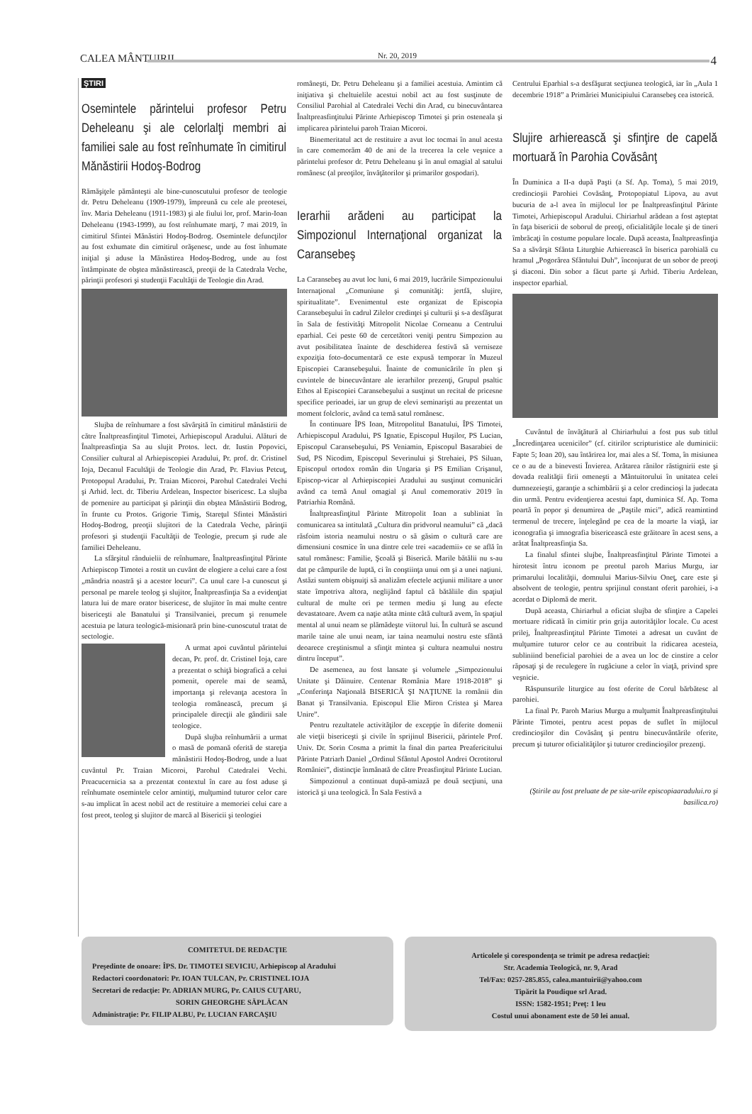CALEA MÂNTUIRII Nr. 20, 2019 4
ŞTIRI
Osemintele părintelui profesor Petru Deheleanu şi ale celorlalţi membri ai familiei sale au fost reînhumate în cimitirul Mănăstirii Hodoş-Bodrog
Rămăşiţele pământeşti ale bine-cunoscutului profesor de teologie dr. Petru Deheleanu (1909-1979), împreună cu cele ale preotesei, înv. Maria Deheleanu (1911-1983) şi ale fiului lor, prof. Marin-Ioan Deheleanu (1943-1999), au fost reînhumate marţi, 7 mai 2019, în cimitirul Sfintei Mănăstiri Hodoş-Bodrog. Osemintele defuncţilor au fost exhumate din cimitirul orăşenesc, unde au fost înhumate iniţial şi aduse la Mănăstirea Hodoş-Bodrog, unde au fost întâmpinate de obştea mănăstirească, preoţii de la Catedrala Veche, părinţii profesori şi studenţii Facultăţii de Teologie din Arad.
Slujba de reînhumare a fost săvârşită în cimitirul mănăstirii de către Înaltpreasfinţitul Timotei, Arhiepiscopul Aradului. Alături de Înaltpreasfinţia Sa au slujit Protos. lect. dr. Iustin Popovici, Consilier cultural al Arhiepiscopiei Aradului, Pr. prof. dr. Cristinel Ioja, Decanul Facultăţii de Teologie din Arad, Pr. Flavius Petcuţ, Protopopul Aradului, Pr. Traian Micoroi, Parohul Catedralei Vechi şi Arhid. lect. dr. Tiberiu Ardelean, Inspector bisericesc. La slujba de pomenire au participat şi părinţii din obştea Mănăstirii Bodrog, în frunte cu Protos. Grigorie Timiş, Stareţul Sfintei Mănăstiri Hodoş-Bodrog, preoţii slujitori de la Catedrala Veche, părinţii profesori şi studenţii Facultăţii de Teologie, precum şi rude ale familiei Deheleanu.
La sfârşitul rânduielii de reînhumare, Înaltpreasfinţitul Părinte Arhiepiscop Timotei a rostit un cuvânt de elogiere a celui care a fost „mândria noastră şi a acestor locuri”. Ca unul care l-a cunoscut şi personal pe marele teolog şi slujitor, Înaltpreasfinţia Sa a evidenţiat latura lui de mare orator bisericesc, de slujitor în mai multe centre bisericeşti ale Banatului şi Transilvaniei, precum şi renumele acestuia pe latura teologică-misionară prin bine-cunoscutul tratat de sectologie.
A urmat apoi cuvântul părintelui decan, Pr. prof. dr. Cristinel Ioja, care a prezentat o schiţă biografică a celui pomenit, operele mai de seamă, importanţa şi relevanţa acestora în teologia românească, precum şi principalele direcţii ale gândirii sale teologice.
După slujba reînhumării a urmat o masă de pomană oferită de stareţia mănăstirii Hodoş-Bodrog, unde a luat cuvântul Pr. Traian Micoroi, Parohul Catedralei Vechi. Preacucernicia sa a prezentat contextul în care au fost aduse şi reînhumate osemintele celor amintiţi, mulţumind tuturor celor care s-au implicat în acest nobil act de restituire a memoriei celui care a fost preot, teolog şi slujitor de marcă al Bisericii şi teologiei
româneşti, Dr. Petru Deheleanu şi a familiei acestuia. Amintim că iniţiativa şi cheltuielile acestui nobil act au fost susţinute de Consiliul Parohial al Catedralei Vechi din Arad, cu binecuvântarea Înaltpreasfinţitului Părinte Arhiepiscop Timotei şi prin osteneala şi implicarea părintelui paroh Traian Micoroi.
Binemeritatul act de restituire a avut loc tocmai în anul acesta în care comemorăm 40 de ani de la trecerea la cele veşnice a părintelui profesor dr. Petru Deheleanu şi în anul omagial al satului românesc (al preoţilor, învăţătorilor şi primarilor gospodari).
Ierarhii arădeni au participat la Simpozionul Internaţional organizat la Caransebeş
La Caransebeş au avut loc luni, 6 mai 2019, lucrările Simpozionului Internaţional „Comuniune şi comunităţi: jertfă, slujire, spiritualitate”. Evenimentul este organizat de Episcopia Caransebeşului în cadrul Zilelor credinţei şi culturii şi s-a desfăşurat în Sala de festivităţi Mitropolit Nicolae Corneanu a Centrului eparhial. Cei peste 60 de cercetători veniţi pentru Simpozion au avut posibilitatea înainte de deschiderea festivă să verniseze expoziţia foto-documentară ce este expusă temporar în Muzeul Episcopiei Caransebeşului. Înainte de comunicările în plen şi cuvintele de binecuvântare ale ierarhilor prezenţi, Grupul psaltic Ethos al Episcopiei Caransebeşului a susţinut un recital de pricesne specifice perioadei, iar un grup de elevi seminarişti au prezentat un moment folcloric, având ca temă satul românesc.
În continuare ÎPS Ioan, Mitropolitul Banatului, ÎPS Timotei, Arhiepiscopul Aradului, PS Ignatie, Episcopul Huşilor, PS Lucian, Episcopul Caransebeşului, PS Veniamin, Episcopul Basarabiei de Sud, PS Nicodim, Episcopul Severinului şi Strehaiei, PS Siluan, Episcopul ortodox român din Ungaria şi PS Emilian Crişanul, Episcop-vicar al Arhiepiscopiei Aradului au susţinut comunicări având ca temă Anul omagial şi Anul comemorativ 2019 în Patriarhia Română.
Înaltpreasfinţitul Părinte Mitropolit Ioan a subliniat în comunicarea sa intitulată „Cultura din pridvorul neamului” că „dacă răsfoim istoria neamului nostru o să găsim o cultură care are dimensiuni cosmice în una dintre cele trei «academii» ce se află în satul românesc: Familie, Şcoală şi Biserică. Marile bătălii nu s-au dat pe câmpurile de luptă, ci în conştiinţa unui om şi a unei naţiuni. Astăzi suntem obişnuiţi să analizăm efectele acţiunii militare a unor state împotriva altora, neglijând faptul că bătăliile din spaţiul cultural de multe ori pe termen mediu şi lung au efecte devastatoare. Avem ca naţie atâta minte câtă cultură avem, în spaţiul mental al unui neam se plămădeşte viitorul lui. În cultură se ascund marile taine ale unui neam, iar taina neamului nostru este sfântă deoarece creştinismul a sfinţit mintea şi cultura neamului nostru dintru început”.
De asemenea, au fost lansate şi volumele „Simpozionului Unitate şi Dăinuire. Centenar România Mare 1918-2018” şi „Conferinţa Naţională BISERICĂ ŞI NAŢIUNE la românii din Banat şi Transilvania. Episcopul Elie Miron Cristea şi Marea Unire”.
Pentru rezultatele activităţilor de excepţie în diferite domenii ale vieţii bisericeşti şi civile în sprijinul Bisericii, părintele Prof. Univ. Dr. Sorin Cosma a primit la final din partea Preafericitului Părinte Patriarh Daniel „Ordinul Sfântul Apostol Andrei Ocrotitorul României”, distincţie înmânată de către Preasfinţitul Părinte Lucian.
Simpozionul a continuat după-amiază pe două secţiuni, una istorică şi una teologică. În Sala Festivă a
Centrului Eparhial s-a desfăşurat secţiunea teologică, iar în „Aula 1 decembrie 1918” a Primăriei Municipiului Caransebeş cea istorică.
Slujire arhierească şi sfinţire de capelă mortuară în Parohia Covăsânţ
În Duminica a II-a după Paşti (a Sf. Ap. Toma), 5 mai 2019, credincioşii Parohiei Covăsânţ, Protopopiatul Lipova, au avut bucuria de a-l avea în mijlocul lor pe Înaltpreasfinţitul Părinte Timotei, Arhiepiscopul Aradului. Chiriarhul arădean a fost aşteptat în faţa bisericii de soborul de preoţi, oficialităţile locale şi de tineri îmbrăcaţi în costume populare locale. După aceasta, Înaltpreasfinţia Sa a săvârşit Sfânta Liturghie Arhierească în biserica parohială cu hramul „Pogorârea Sfântului Duh”, înconjurat de un sobor de preoţi şi diaconi. Din sobor a făcut parte şi Arhid. Tiberiu Ardelean, inspector eparhial.
Cuvântul de învăţătură al Chiriarhului a fost pus sub titlul „Încredinţarea ucenicilor” (cf. citirilor scripturistice ale duminicii: Fapte 5; Ioan 20), sau întărirea lor, mai ales a Sf. Toma, în misiunea ce o au de a binevesti Învierea. Arătarea rănilor răstignirii este şi dovada realităţii firii omeneşti a Mântuitorului în unitatea celei dumnezeieşti, garanţie a schimbării şi a celor credincioşi la judecata din urmă. Pentru evidenţierea acestui fapt, duminica Sf. Ap. Toma poartă în popor şi denumirea de „Paştile mici”, adică reamintind termenul de trecere, înţelegând pe cea de la moarte la viaţă, iar iconografia şi imnografia bisericească este grăitoare în acest sens, a arătat Înaltpreasfinţia Sa.
La finalul sfintei slujbe, Înaltpreasfinţitul Părinte Timotei a hirotesit întru iconom pe preotul paroh Marius Murgu, iar primarului localităţii, domnului Marius-Silviu Oneţ, care este şi absolvent de teologie, pentru sprijinul constant oferit parohiei, i-a acordat o Diplomă de merit.
După aceasta, Chiriarhul a oficiat slujba de sfinţire a Capelei mortuare ridicată în cimitir prin grija autorităţilor locale. Cu acest prilej, Înaltpreasfinţitul Părinte Timotei a adresat un cuvânt de mulţumire tuturor celor ce au contribuit la ridicarea acesteia, subliniind beneficial parohiei de a avea un loc de cinstire a celor răposaţi şi de reculegere în rugăciune a celor în viaţă, privind spre veşnicie.
Răspunsurile liturgice au fost oferite de Corul bărbătesc al parohiei.
La final Pr. Paroh Marius Murgu a mulţumit Înaltpreasfinţitului Părinte Timotei, pentru acest popas de suflet în mijlocul credincioşilor din Covăsânţ şi pentru binecuvântările oferite, precum şi tuturor oficialităţilor şi tuturor credincioşilor prezenţi.
(Ştirile au fost preluate de pe site-urile episcopiaaradului.ro şi basilica.ro)
COMITETUL DE REDACŢIE
Preşedinte de onoare: ÎPS. Dr. TIMOTEI SEVICIU, Arhiepiscop al Aradului
Redactori coordonatori: Pr. IOAN TULCAN, Pr. CRISTINEL IOJA
Secretari de redacţie: Pr. ADRIAN MURG, Pr. CAIUS CUŢARU,
SORIN GHEORGHE SĂPLĂCAN
Administraţie: Pr. FILIP ALBU, Pr. LUCIAN FARCAŞIU
Articolele şi corespondenţa se trimit pe adresa redacţiei:
Str. Academia Teologică, nr. 9, Arad
Tel/Fax: 0257-285.855, calea.mantuirii@yahoo.com
Tipărit la Poudique srl Arad.
ISSN: 1582-1951; Preţ: 1 leu
Costul unui abonament este de 50 lei anual.